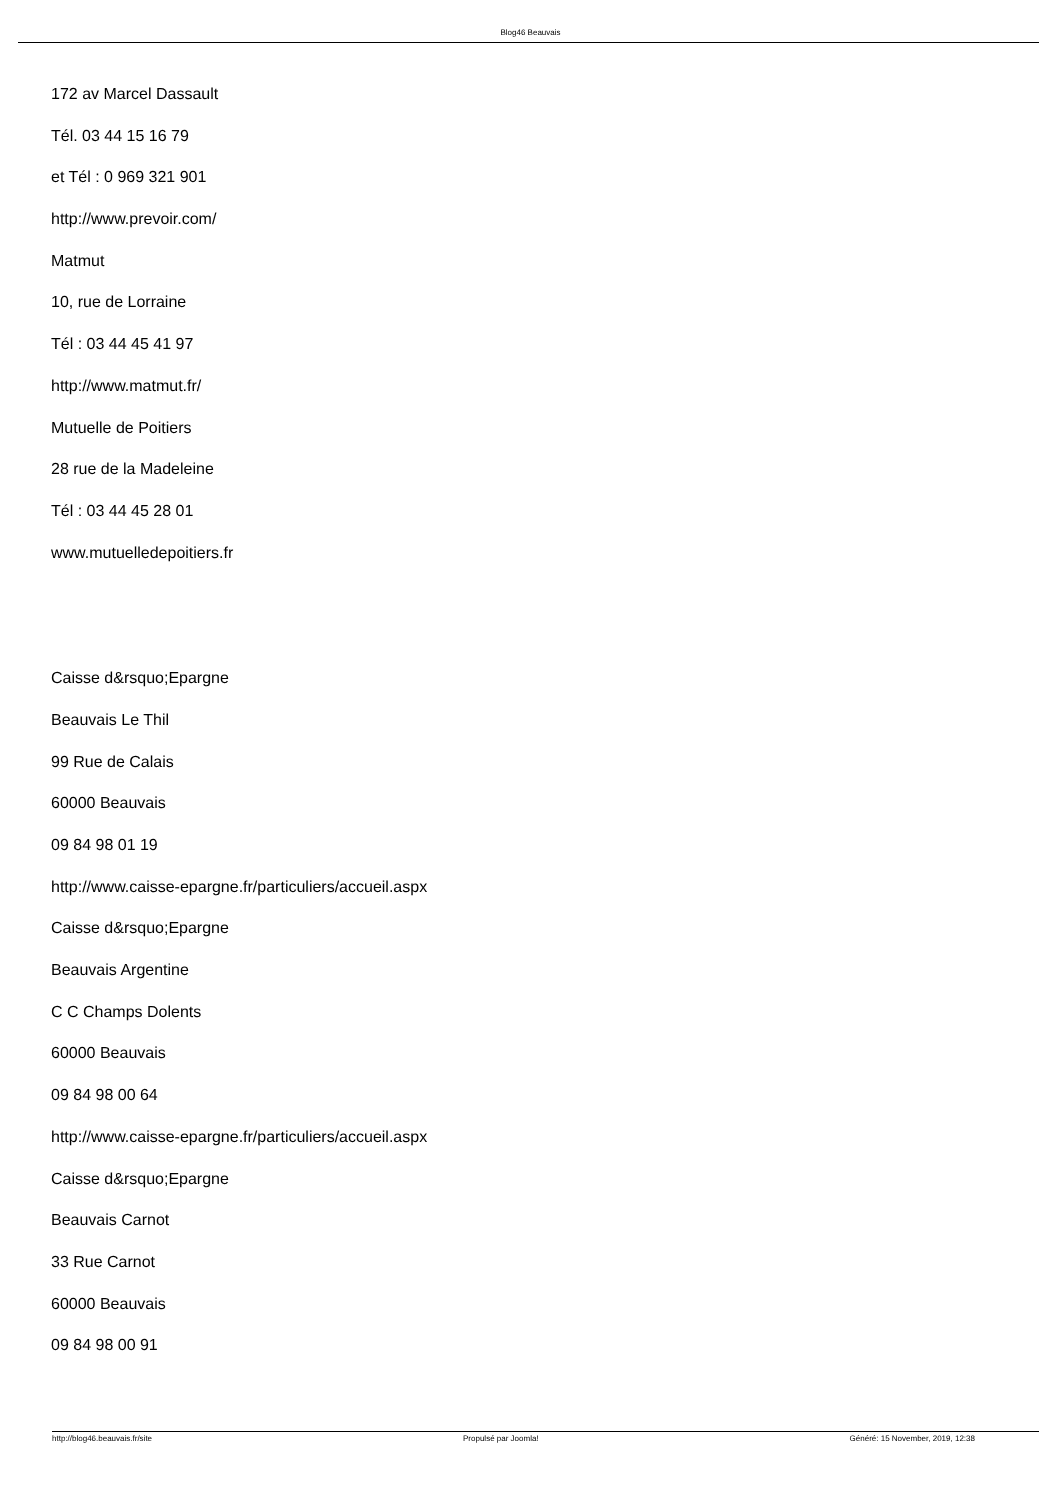Blog46 Beauvais
172 av Marcel Dassault
Tél. 03 44 15 16 79
et Tél : 0 969 321 901
http://www.prevoir.com/
Matmut
10, rue de Lorraine
Tél : 03 44 45 41 97
http://www.matmut.fr/
Mutuelle de Poitiers
28 rue de la Madeleine
Tél : 03 44 45 28 01
www.mutuelledepoitiers.fr
Caisse d&rsquo;Epargne
Beauvais Le Thil
99 Rue de Calais
60000 Beauvais
09 84 98 01 19
http://www.caisse-epargne.fr/particuliers/accueil.aspx
Caisse d&rsquo;Epargne
Beauvais Argentine
C C Champs Dolents
60000 Beauvais
09 84 98 00 64
http://www.caisse-epargne.fr/particuliers/accueil.aspx
Caisse d&rsquo;Epargne
Beauvais Carnot
33 Rue Carnot
60000 Beauvais
09 84 98 00 91
http://blog46.beauvais.fr/site Propulsé par Joomla! Généré: 15 November, 2019, 12:38